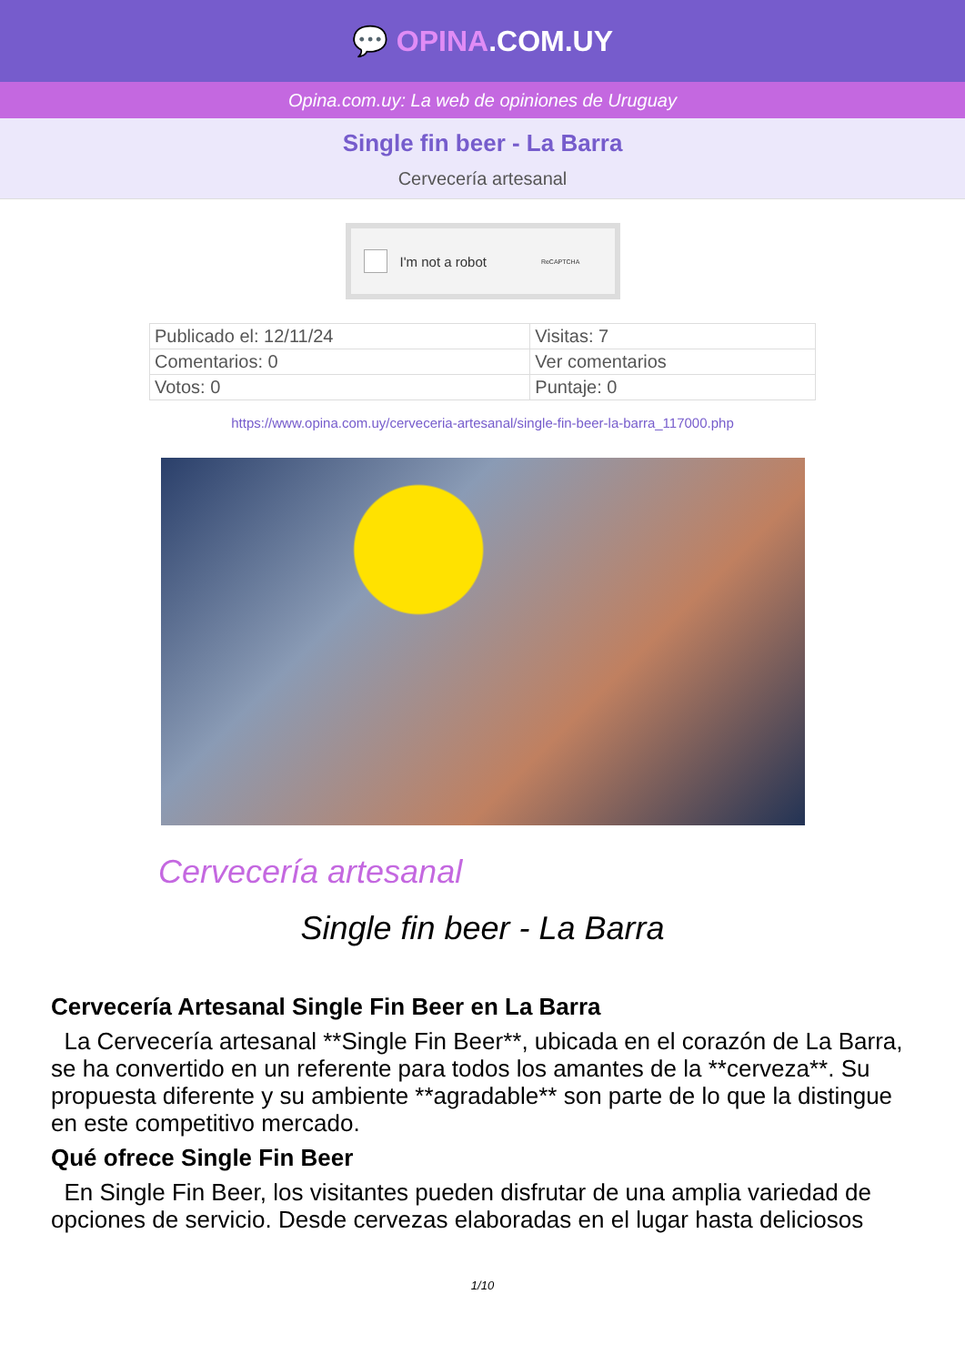💬 OPINA.COM.UY
Opina.com.uy: La web de opiniones de Uruguay
Single fin beer - La Barra
Cervecería artesanal
I'm not a robot ReCAPTCHA
| Publicado el: 12/11/24 | Visitas: 7 |
| Comentarios: 0 | Ver comentarios |
| Votos: 0 | Puntaje: 0 |
https://www.opina.com.uy/cerveceria-artesanal/single-fin-beer-la-barra_117000.php
Cervecería artesanal
Single fin beer - La Barra
Cervecería Artesanal Single Fin Beer en La Barra
La Cervecería artesanal **Single Fin Beer**, ubicada en el corazón de La Barra, se ha convertido en un referente para todos los amantes de la **cerveza**. Su propuesta diferente y su ambiente **agradable** son parte de lo que la distingue en este competitivo mercado.
Qué ofrece Single Fin Beer
En Single Fin Beer, los visitantes pueden disfrutar de una amplia variedad de opciones de servicio. Desde cervezas elaboradas en el lugar hasta deliciosos
1/10